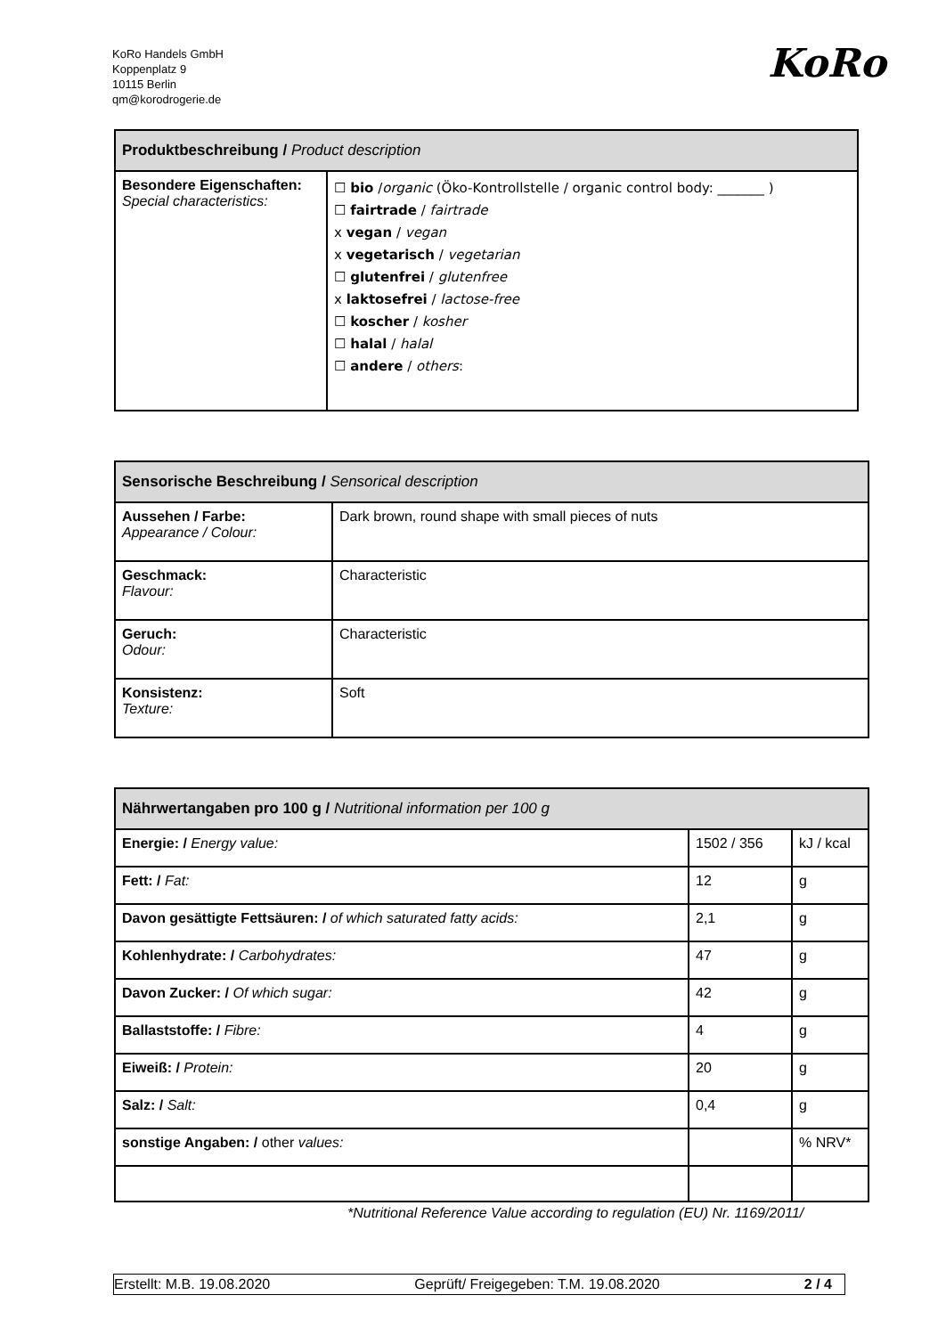KoRo Handels GmbH
Koppenplatz 9
10115 Berlin
qm@korodrogerie.de
KoRo
| Produktbeschreibung / Product description | |
| --- | --- |
| Besondere Eigenschaften: Special characteristics: | ☐ bio / organic (Öko-Kontrollstelle / organic control body: _______ ) ☐ fairtrade / fairtrade x vegan / vegan x vegetarisch / vegetarian ☐ glutenfrei / glutenfree x laktosefrei / lactose-free ☐ koscher / kosher ☐ halal / halal ☐ andere / others : |
| Sensorische Beschreibung / Sensorical description | |
| --- | --- |
| Aussehen / Farbe: Appearance / Colour: | Dark brown, round shape with small pieces of nuts |
| Geschmack: Flavour: | Characteristic |
| Geruch: Odour: | Characteristic |
| Konsistenz: Texture: | Soft |
| Nährwertangaben pro 100 g / Nutritional information per 100 g | | |
| --- | --- | --- |
| Energie: / Energy value: | 1502 / 356 | kJ / kcal |
| Fett: / Fat: | 12 | g |
| Davon gesättigte Fettsäuren: / of which saturated fatty acids: | 2,1 | g |
| Kohlenhydrate: / Carbohydrates: | 47 | g |
| Davon Zucker: / Of which sugar: | 42 | g |
| Ballaststoffe: / Fibre: | 4 | g |
| Eiweiß: / Protein: | 20 | g |
| Salz: / Salt: | 0,4 | g |
| sonstige Angaben: / other values: | | % NRV* |
*Nutritional Reference Value according to regulation (EU) Nr. 1169/2011/
Erstellt: M.B. 19.08.2020 Geprüft/ Freigegeben: T.M. 19.08.2020 2 / 4